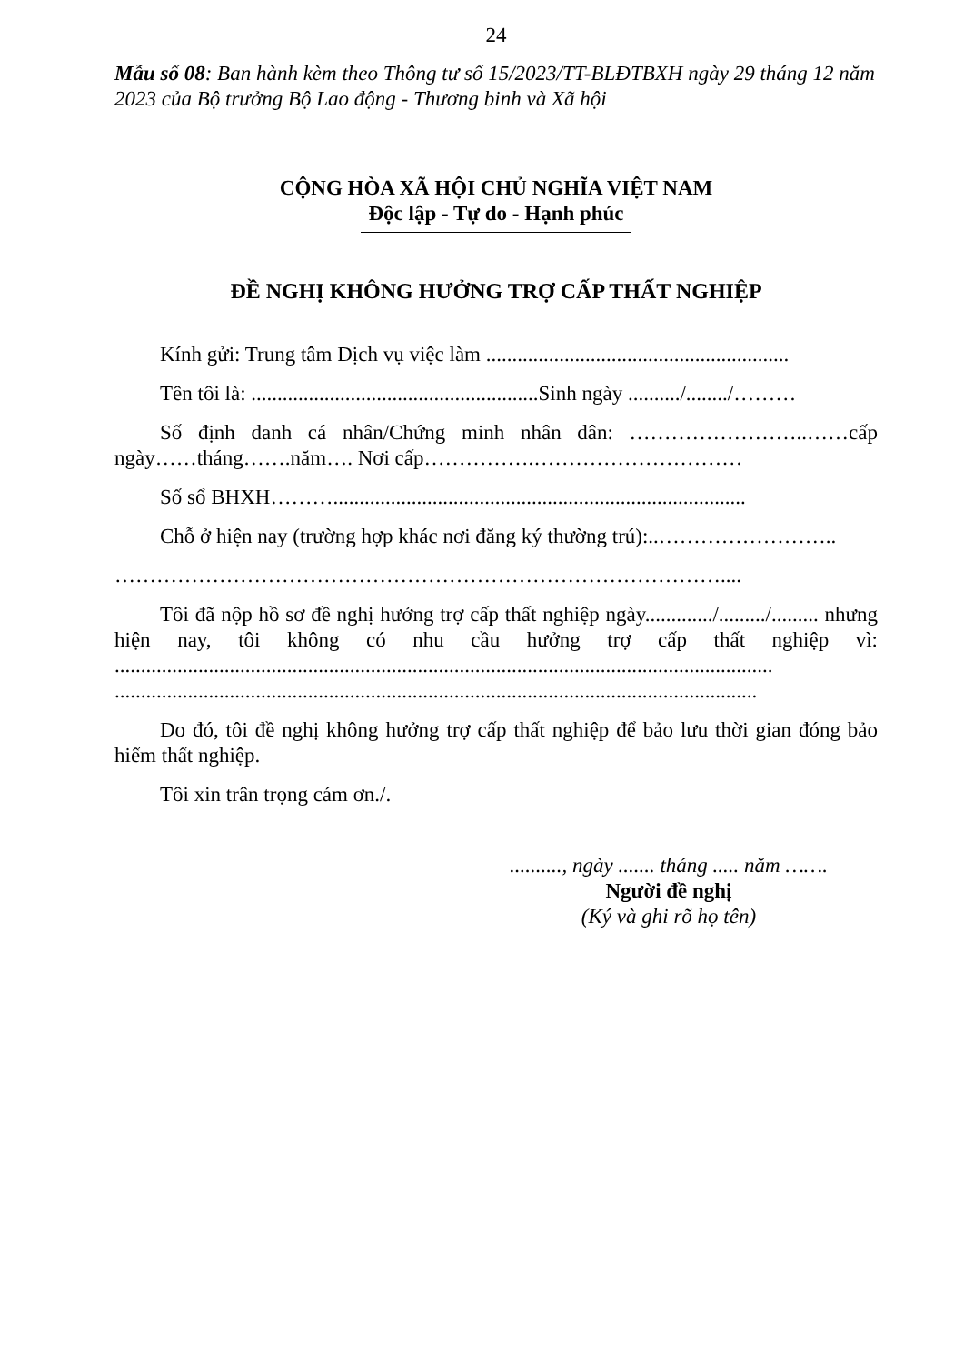24
Mẫu số 08: Ban hành kèm theo Thông tư số 15/2023/TT-BLĐTBXH ngày 29 tháng 12 năm 2023 của Bộ trưởng Bộ Lao động - Thương binh và Xã hội
CỘNG HÒA XÃ HỘI CHỦ NGHĨA VIỆT NAM
Độc lập - Tự do - Hạnh phúc
ĐỀ NGHỊ KHÔNG HƯỞNG TRỢ CẤP THẤT NGHIỆP
Kính gửi: Trung tâm Dịch vụ việc làm ..........................................................
Tên tôi là: .......................................................Sinh ngày ........../......../………
Số định danh cá nhân/Chứng minh nhân dân: ……………………..……cấp ngày……tháng…….năm…. Nơi cấp…………….…………………………
Số sổ BHXH………...............................................................................
Chỗ ở hiện nay (trường hợp khác nơi đăng ký thường trú):..……………………..
……………………………………………………………………………....
Tôi đã nộp hồ sơ đề nghị hưởng trợ cấp thất nghiệp ngày............./........./......... nhưng hiện nay, tôi không có nhu cầu hưởng trợ cấp thất nghiệp vì: .............................................................................................................................. ...........................................................................................................................
Do đó, tôi đề nghị không hưởng trợ cấp thất nghiệp để bảo lưu thời gian đóng bảo hiểm thất nghiệp.
Tôi xin trân trọng cám ơn./.
.........., ngày ....... tháng ..... năm …….
Người đề nghị
(Ký và ghi rõ họ tên)